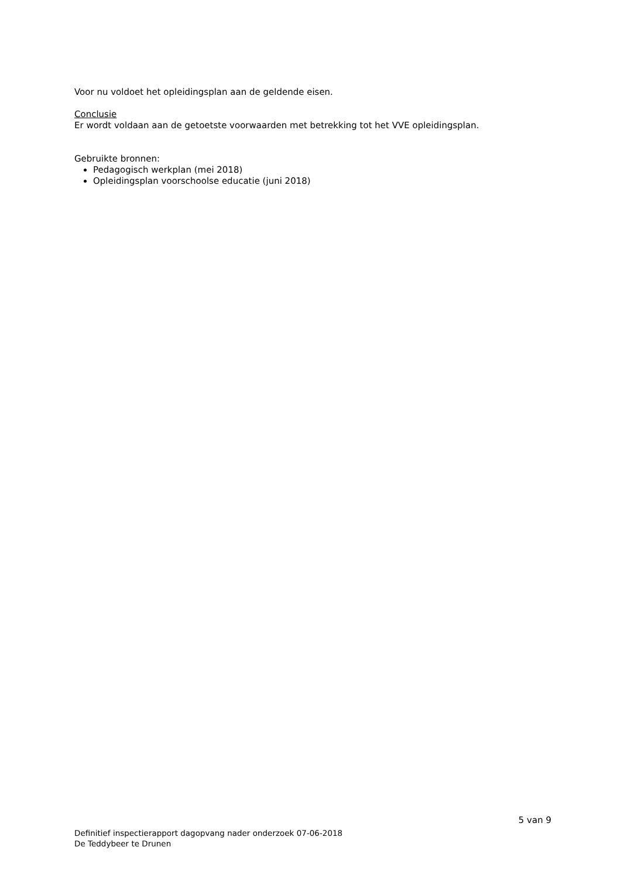Voor nu voldoet het opleidingsplan aan de geldende eisen.
Conclusie
Er wordt voldaan aan de getoetste voorwaarden met betrekking tot het VVE opleidingsplan.
Gebruikte bronnen:
Pedagogisch werkplan (mei 2018)
Opleidingsplan voorschoolse educatie (juni 2018)
5 van 9
Definitief inspectierapport dagopvang nader onderzoek 07-06-2018
De Teddybeer te Drunen